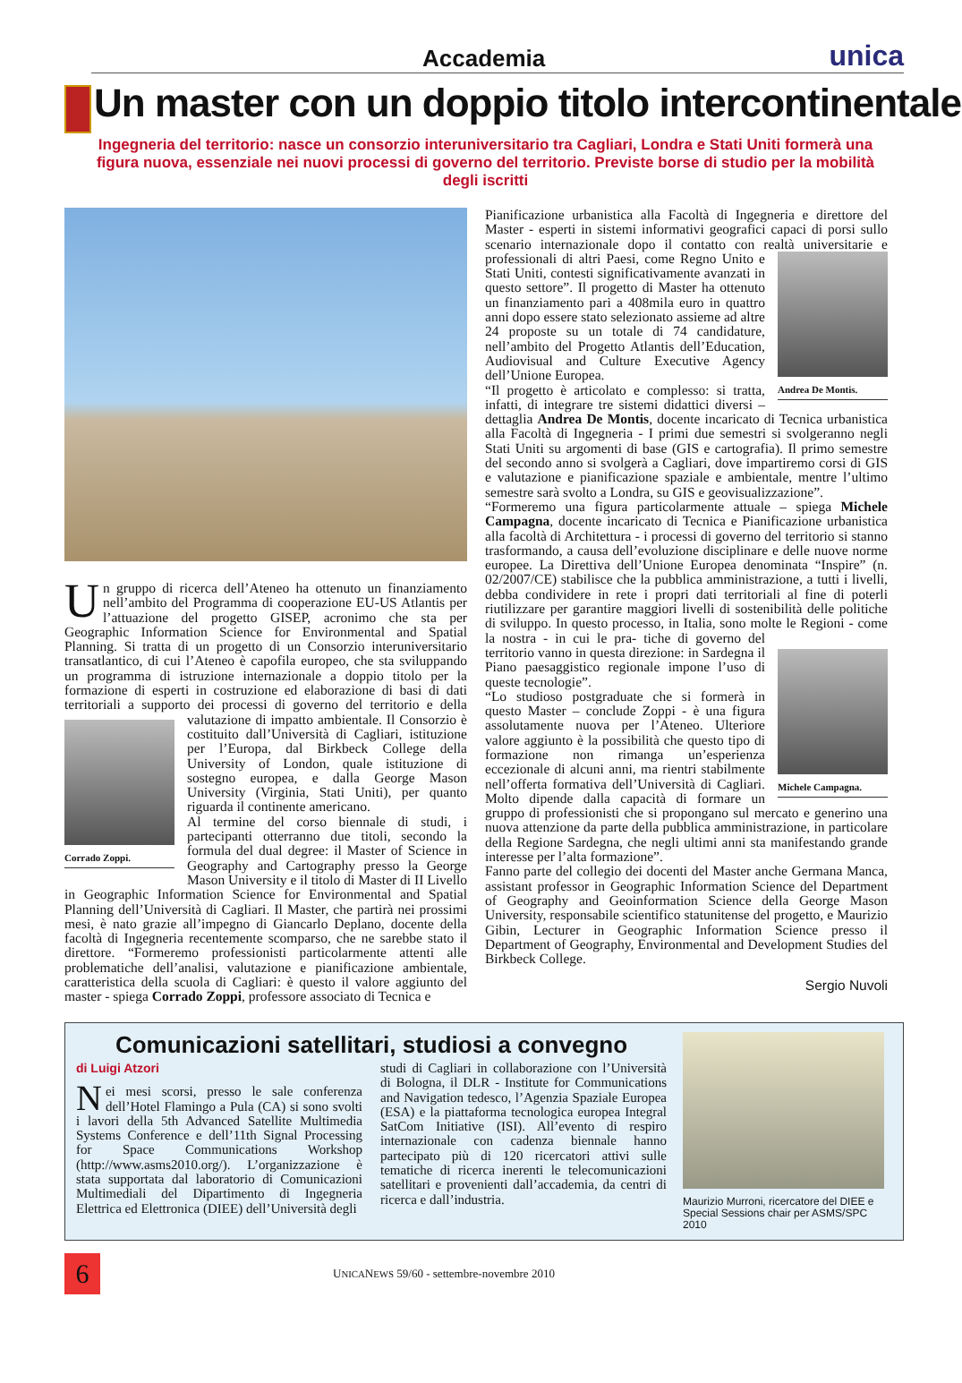Accademia unica
Un master con un doppio titolo intercontinentale
Ingegneria del territorio: nasce un consorzio interuniversitario tra Cagliari, Londra e Stati Uniti formerà una figura nuova, essenziale nei nuovi processi di governo del territorio. Previste borse di studio per la mobilità degli iscritti
Un gruppo di ricerca dell’Ateneo ha ottenuto un finanziamento nell’ambito del Programma di cooperazione EU-US Atlantis per l’attuazione del progetto GISEP, acronimo che sta per Geographic Information Science for Environmental and Spatial Planning. Si tratta di un progetto di un Consorzio interuniversitario transatlantico, di cui l’Ateneo è capofila europeo, che sta sviluppando un programma di istruzione internazionale a doppio titolo per la formazione di esperti in costruzione ed elaborazione di basi di dati territoriali a supporto dei processi di governo del territorio e della Corrado Zoppi. valutazione di impatto ambientale. Il Consorzio è costituito dall’Università di Cagliari, istituzione per l’Europa, dal Birkbeck College della University of London, quale istituzione di sostegno europea, e dalla George Mason University (Virginia, Stati Uniti), per quanto riguarda il continente americano.
Al termine del corso biennale di studi, i partecipanti otterranno due titoli, secondo la formula del dual degree: il Master of Science in Geography and Cartography presso la George Mason University e il titolo di Master di II Livello in Geographic Information Science for Environmental and Spatial Planning dell’Università di Cagliari. Il Master, che partirà nei prossimi mesi, è nato grazie all’impegno di Giancarlo Deplano, docente della facoltà di Ingegneria recentemente scomparso, che ne sarebbe stato il direttore. “Formeremo professionisti particolarmente attenti alle problematiche dell’analisi, valutazione e pianificazione ambientale, caratteristica della scuola di Cagliari: è questo il valore aggiunto del master - spiega Corrado Zoppi, professore associato di Tecnica e
Pianificazione urbanistica alla Facoltà di Ingegneria e direttore del Master - esperti in sistemi informativi geografici capaci di porsi sullo scenario internazionale dopo il contatto con realtà universitarie e professionali di altri Paesi, come Regno Unito e Andrea De Montis. Stati Uniti, contesti significativamente avanzati in questo settore”. Il progetto di Master ha ottenuto un finanziamento pari a 408mila euro in quattro anni dopo essere stato selezionato assieme ad altre 24 proposte su un totale di 74 candidature, nell’ambito del Progetto Atlantis dell’Education, Audiovisual and Culture Executive Agency dell’Unione Europea.
“Il progetto è articolato e complesso: si tratta, infatti, di integrare tre sistemi didattici diversi – dettaglia Andrea De Montis, docente incaricato di Tecnica urbanistica alla Facoltà di Ingegneria - I primi due semestri si svolgeranno negli Stati Uniti su argomenti di base (GIS e cartografia). Il primo semestre del secondo anno si svolgerà a Cagliari, dove impartiremo corsi di GIS e valutazione e pianificazione spaziale e ambientale, mentre l’ultimo semestre sarà svolto a Londra, su GIS e geovisualizzazione”.
“Formeremo una figura particolarmente attuale – spiega Michele Campagna, docente incaricato di Tecnica e Pianificazione urbanistica alla facoltà di Architettura - i processi di governo del territorio si stanno trasformando, a causa dell’evoluzione disciplinare e delle nuove norme europee. La Direttiva dell’Unione Europea denominata “Inspire” (n. 02/2007/CE) stabilisce che la pubblica amministrazione, a tutti i livelli, debba condividere in rete i propri dati territoriali al fine di poterli riutilizzare per garantire maggiori livelli di sostenibilità delle politiche di sviluppo. In questo processo, in Italia, sono molte le Regioni - come la nostra - in cui le pra- Michele Campagna. tiche di governo del territorio vanno in questa direzione: in Sardegna il Piano paesaggistico regionale impone l’uso di queste tecnologie”.
“Lo studioso postgraduate che si formerà in questo Master – conclude Zoppi - è una figura assolutamente nuova per l’Ateneo. Ulteriore valore aggiunto è la possibilità che questo tipo di formazione non rimanga un’esperienza eccezionale di alcuni anni, ma rientri stabilmente nell’offerta formativa dell’Università di Cagliari. Molto dipende dalla capacità di formare un gruppo di professionisti che si propongano sul mercato e generino una nuova attenzione da parte della pubblica amministrazione, in particolare della Regione Sardegna, che negli ultimi anni sta manifestando grande interesse per l’alta formazione”.
Fanno parte del collegio dei docenti del Master anche Germana Manca, assistant professor in Geographic Information Science del Department of Geography and Geoinformation Science della George Mason University, responsabile scientifico statunitense del progetto, e Maurizio Gibin, Lecturer in Geographic Information Science presso il Department of Geography, Environmental and Development Studies del Birkbeck College.
Sergio Nuvoli
Comunicazioni satellitari, studiosi a convegno
di Luigi Atzori
Nei mesi scorsi, presso le sale conferenza dell’Hotel Flamingo a Pula (CA) si sono svolti i lavori della 5th Advanced Satellite Multimedia Systems Conference e dell’11th Signal Processing for Space Communications Workshop (http://www.asms2010.org/). L’organizzazione è stata supportata dal laboratorio di Comunicazioni Multimediali del Dipartimento di Ingegneria Elettrica ed Elettronica (DIEE) dell’Università degli
studi di Cagliari in collaborazione con l’Università di Bologna, il DLR - Institute for Communications and Navigation tedesco, l’Agenzia Spaziale Europea (ESA) e la piattaforma tecnologica europea Integral SatCom Initiative (ISI). All’evento di respiro internazionale con cadenza biennale hanno partecipato più di 120 ricercatori attivi sulle tematiche di ricerca inerenti le telecomunicazioni satellitari e provenienti dall’accademia, da centri di ricerca e dall’industria.
Maurizio Murroni, ricercatore del DIEE e Special Sessions chair per ASMS/SPC 2010
6
UNICANEWS 59/60 - settembre-novembre 2010